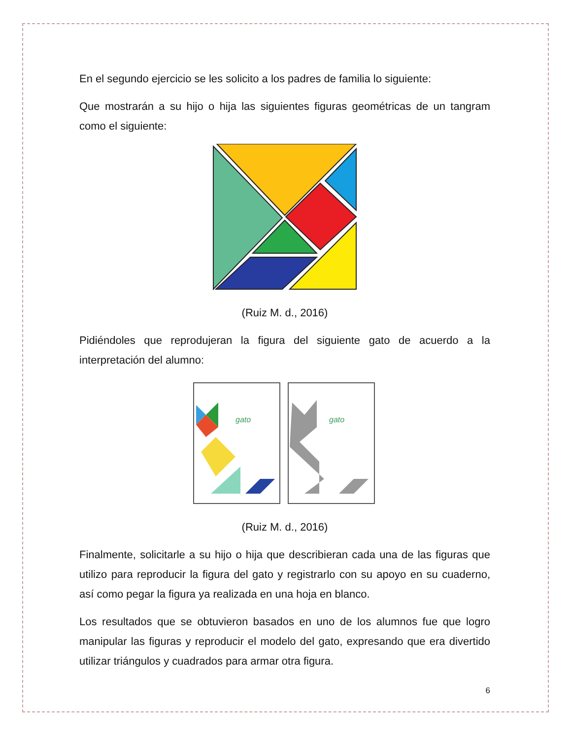En el segundo ejercicio se les solicito a los padres de familia lo siguiente:
Que mostrarán a su hijo o hija las siguientes figuras geométricas de un tangram como el siguiente:
(Ruiz M. d., 2016)
Pidiéndoles que reprodujeran la figura del siguiente gato de acuerdo a la interpretación del alumno:
gato
gato
(Ruiz M. d., 2016)
Finalmente, solicitarle a su hijo o hija que describieran cada una de las figuras que utilizo para reproducir la figura del gato y registrarlo con su apoyo en su cuaderno, así como pegar la figura ya realizada en una hoja en blanco.
Los resultados que se obtuvieron basados en uno de los alumnos fue que logro manipular las figuras y reproducir el modelo del gato, expresando que era divertido utilizar triángulos y cuadrados para armar otra figura.
6